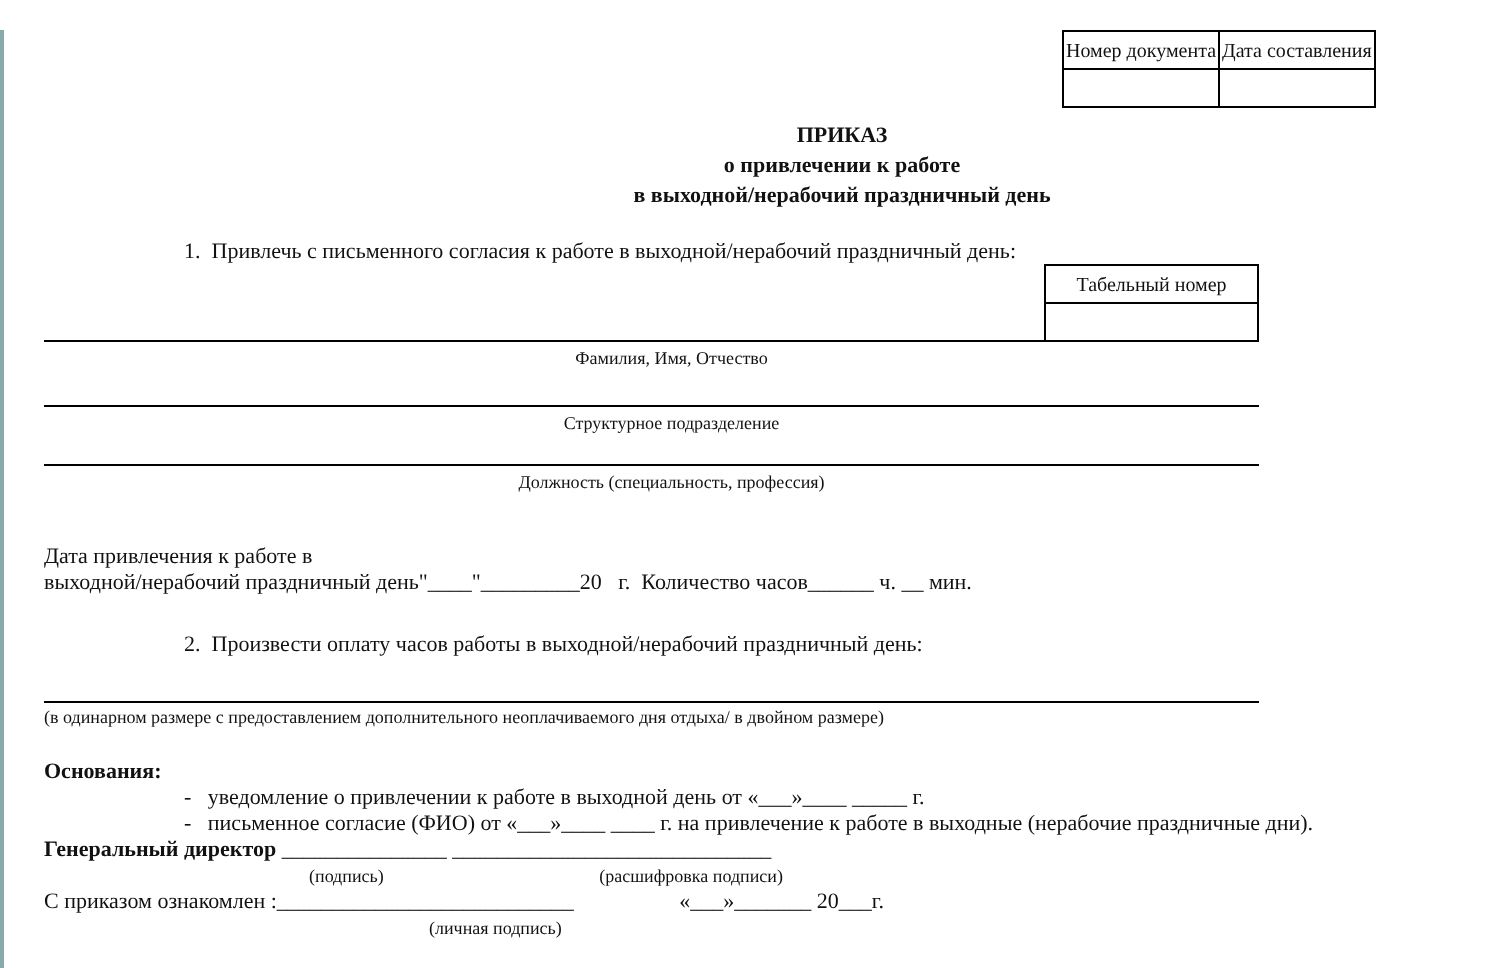| Номер документа | Дата составления |
ПРИКАЗ
о привлечении к работе
в выходной/нерабочий праздничный день
1. Привлечь с письменного согласия к работе в выходной/нерабочий праздничный день:
| Табельный номер |
Фамилия, Имя, Отчество
Структурное подразделение
Должность (специальность, профессия)
Дата привлечения к работе в
выходной/нерабочий праздничный день"____"_________20 г. Количество часов______ ч. __ мин.
2. Произвести оплату часов работы в выходной/нерабочий праздничный день:
(в одинарном размере с предоставлением дополнительного неоплачиваемого дня отдыха/ в двойном размере)
Основания:
- уведомление о привлечении к работе в выходной день от «___»____ _____ г.
- письменное согласие (ФИО) от «___»____ ____ г. на привлечение к работе в выходные (нерабочие праздничные дни).
Генеральный директор _______________ _____________________________
(подпись) (расшифровка подписи)
С приказом ознакомлен :___________________________ «___»_______ 20___г.
(личная подпись)